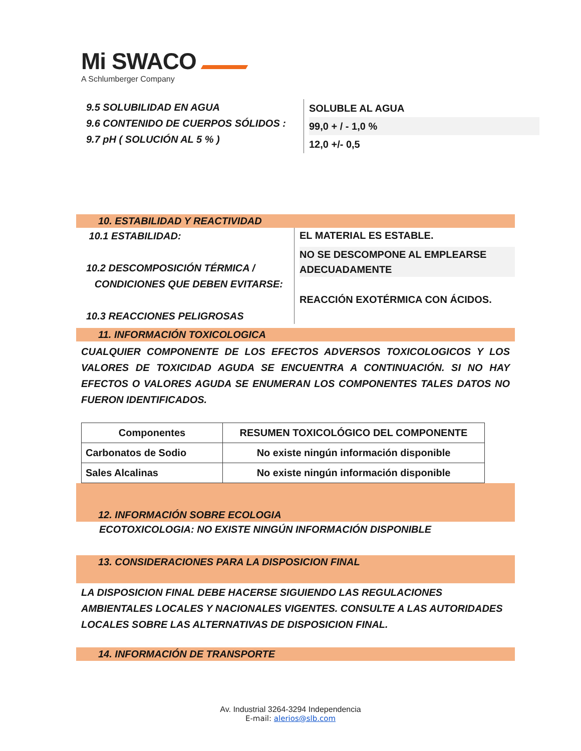Mi SWACO
A Schlumberger Company
9.5 SOLUBILIDAD EN AGUA
9.6 CONTENIDO DE CUERPOS SÓLIDOS :
9.7 pH ( SOLUCIÓN AL 5 % )
SOLUBLE AL AGUA
99,0 + / - 1,0 %
12,0 +/- 0,5
10. ESTABILIDAD Y REACTIVIDAD
10.1 ESTABILIDAD:
10.2 DESCOMPOSICIÓN TÉRMICA /
CONDICIONES QUE DEBEN EVITARSE:
10.3 REACCIONES PELIGROSAS
EL MATERIAL ES ESTABLE.
NO SE DESCOMPONE AL EMPLEARSE
ADECUADAMENTE
REACCIÓN EXOTÉRMICA CON ÁCIDOS.
11. INFORMACIÓN TOXICOLOGICA
CUALQUIER COMPONENTE DE LOS EFECTOS ADVERSOS TOXICOLOGICOS Y LOS VALORES DE TOXICIDAD AGUDA SE ENCUENTRA A CONTINUACIÓN. SI NO HAY EFECTOS O VALORES AGUDA SE ENUMERAN LOS COMPONENTES TALES DATOS NO FUERON IDENTIFICADOS.
| Componentes | RESUMEN TOXICOLÓGICO DEL COMPONENTE |
| --- | --- |
| Carbonatos de Sodio | No existe ningún información disponible |
| Sales Alcalinas | No existe ningún información disponible |
12. INFORMACIÓN SOBRE ECOLOGIA
ECOTOXICOLOGIA: NO EXISTE NINGÚN INFORMACIÓN DISPONIBLE
13. CONSIDERACIONES PARA LA DISPOSICION FINAL
LA DISPOSICION FINAL DEBE HACERSE SIGUIENDO LAS REGULACIONES AMBIENTALES LOCALES Y NACIONALES VIGENTES. CONSULTE A LAS AUTORIDADES LOCALES SOBRE LAS ALTERNATIVAS DE DISPOSICION FINAL.
14. INFORMACIÓN DE TRANSPORTE
Av. Industrial 3264-3294 Independencia
E-mail: alerios@slb.com